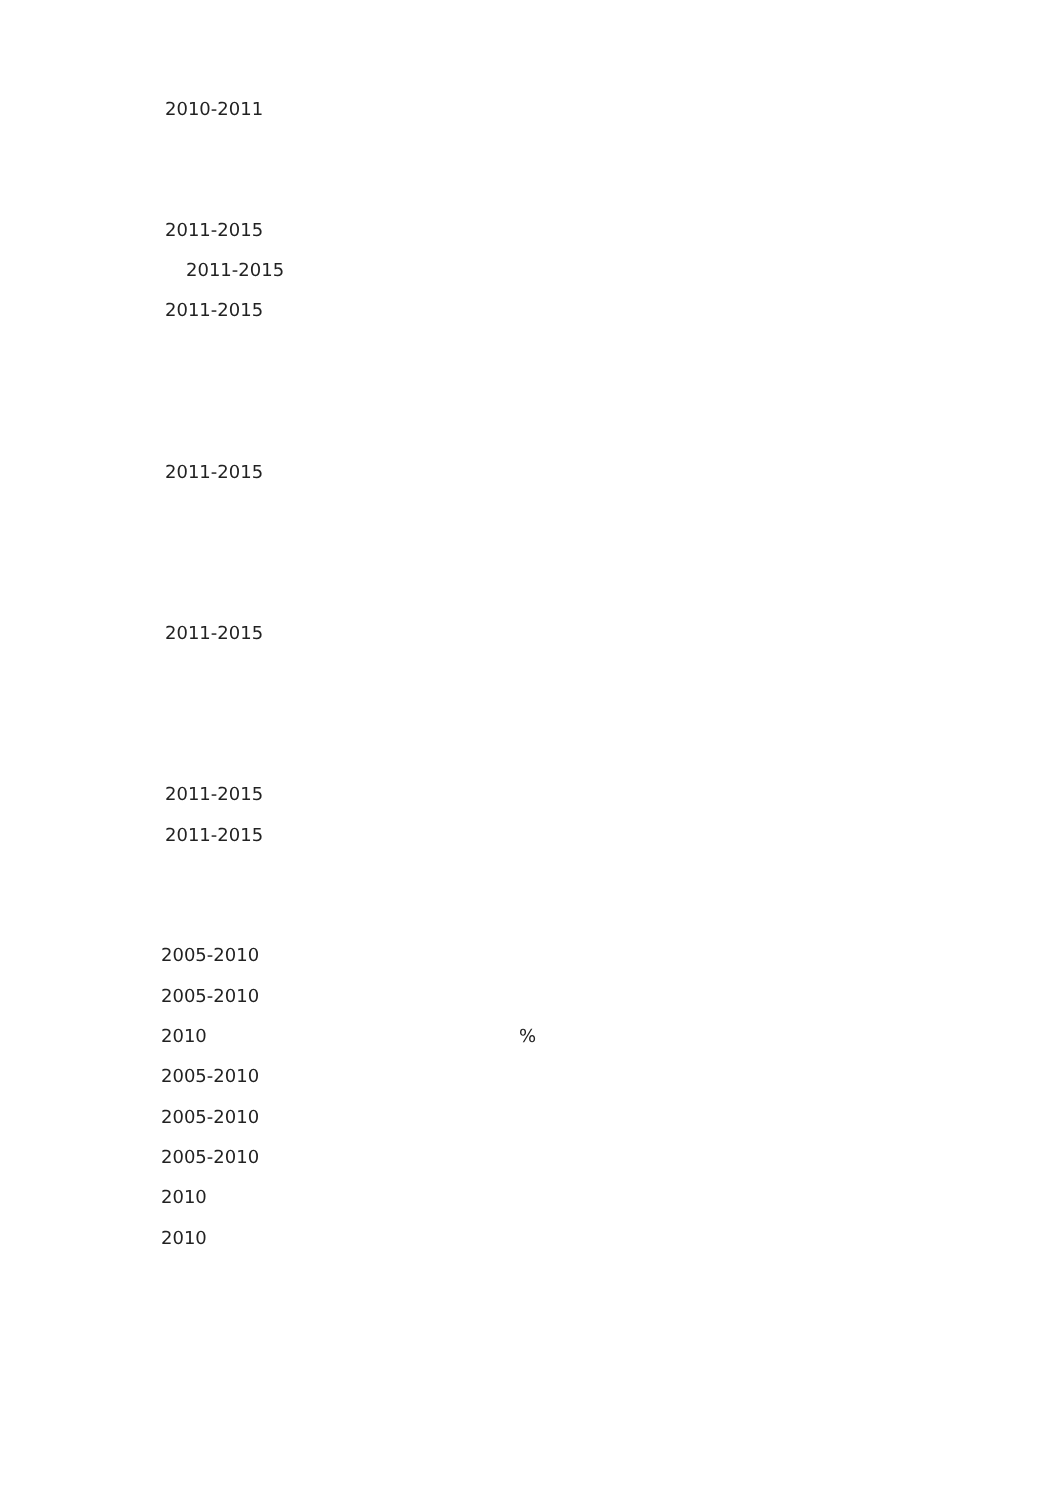2010-2011
2011-2015
2011-2015
2011-2015
2011-2015
2011-2015
2011-2015
2011-2015
2005-2010
2005-2010
2010
%
2005-2010
2005-2010
2005-2010
2010
2010